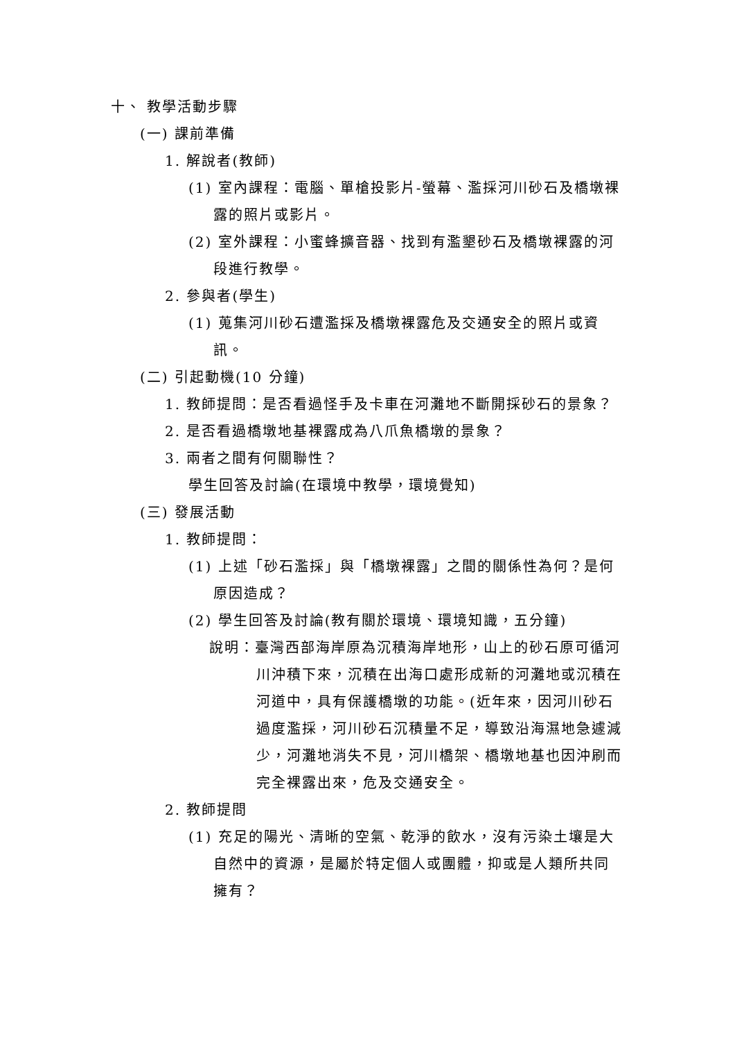十、 教學活動步驟
(一) 課前準備
1. 解說者(教師)
(1) 室內課程：電腦、單槍投影片-螢幕、濫採河川砂石及橋墩裸露的照片或影片。
(2) 室外課程：小蜜蜂擴音器、找到有濫墾砂石及橋墩裸露的河段進行教學。
2. 參與者(學生)
(1) 蒐集河川砂石遭濫採及橋墩裸露危及交通安全的照片或資訊。
(二) 引起動機(10 分鐘)
1. 教師提問：是否看過怪手及卡車在河灘地不斷開採砂石的景象？
2. 是否看過橋墩地基裸露成為八爪魚橋墩的景象？
3. 兩者之間有何關聯性？
學生回答及討論(在環境中教學，環境覺知)
(三) 發展活動
1. 教師提問：
(1) 上述「砂石濫採」與「橋墩裸露」之間的關係性為何？是何原因造成？
(2) 學生回答及討論(教有關於環境、環境知識，五分鐘)
說明：臺灣西部海岸原為沉積海岸地形，山上的砂石原可循河川沖積下來，沉積在出海口處形成新的河灘地或沉積在河道中，具有保護橋墩的功能。(近年來，因河川砂石過度濫採，河川砂石沉積量不足，導致沿海濕地急遽減少，河灘地消失不見，河川橋架、橋墩地基也因沖刷而完全裸露出來，危及交通安全。
2. 教師提問
(1) 充足的陽光、清晰的空氣、乾淨的飲水，沒有污染土壤是大自然中的資源，是屬於特定個人或團體，抑或是人類所共同擁有？